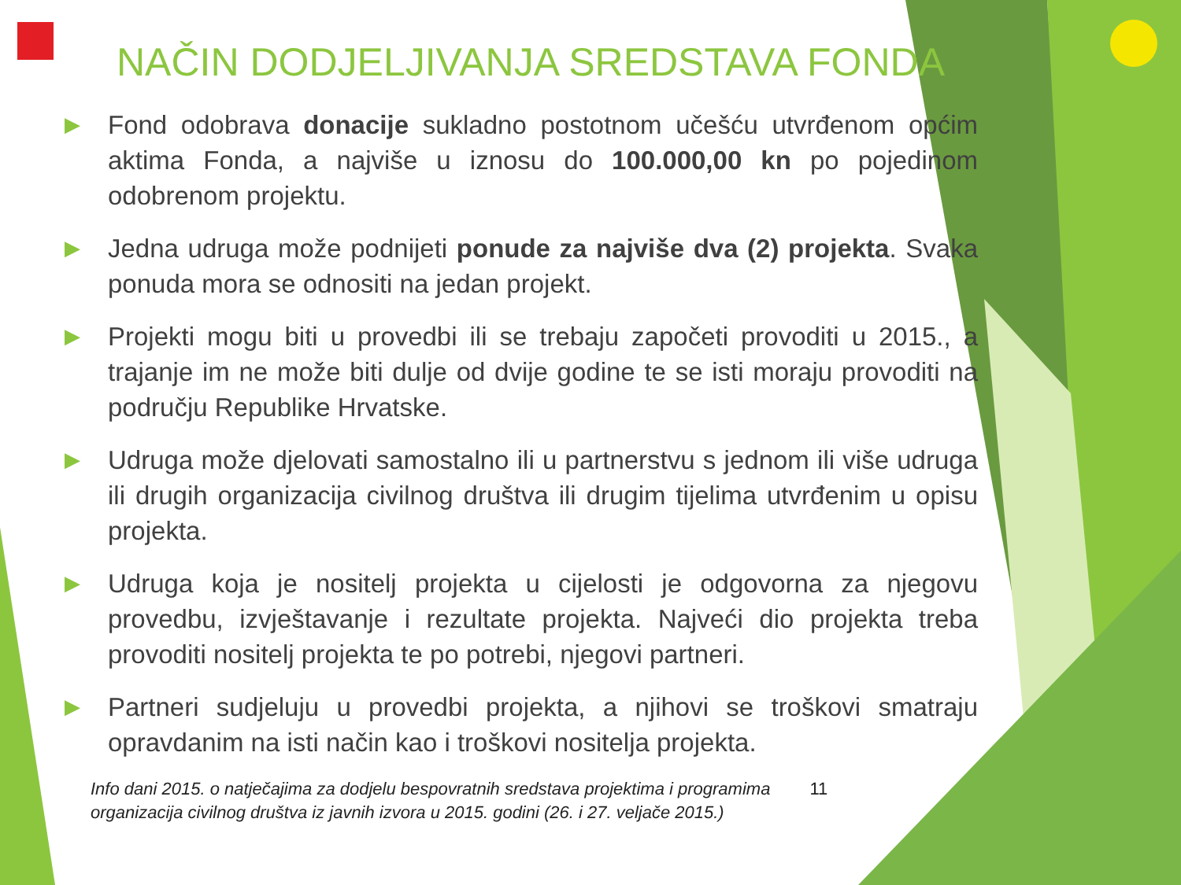NAČIN DODJELJIVANJA SREDSTAVA FONDA
▶ Fond odobrava donacije sukladno postotnom učešću utvrđenom općim aktima Fonda, a najviše u iznosu do 100.000,00 kn po pojedinom odobrenom projektu.
▶ Jedna udruga može podnijeti ponude za najviše dva (2) projekta. Svaka ponuda mora se odnositi na jedan projekt.
▶ Projekti mogu biti u provedbi ili se trebaju započeti provoditi u 2015., a trajanje im ne može biti dulje od dvije godine te se isti moraju provoditi na području Republike Hrvatske.
▶ Udruga može djelovati samostalno ili u partnerstvu s jednom ili više udruga ili drugih organizacija civilnog društva ili drugim tijelima utvrđenim u opisu projekta.
▶ Udruga koja je nositelj projekta u cijelosti je odgovorna za njegovu provedbu, izvještavanje i rezultate projekta. Najveći dio projekta treba provoditi nositelj projekta te po potrebi, njegovi partneri.
▶ Partneri sudjeluju u provedbi projekta, a njihovi se troškovi smatraju opravdanim na isti način kao i troškovi nositelja projekta.
Info dani 2015. o natječajima za dodjelu bespovratnih sredstava projektima i programima
organizacija civilnog društva iz javnih izvora u 2015. godini (26. i 27. veljače 2015.) 11